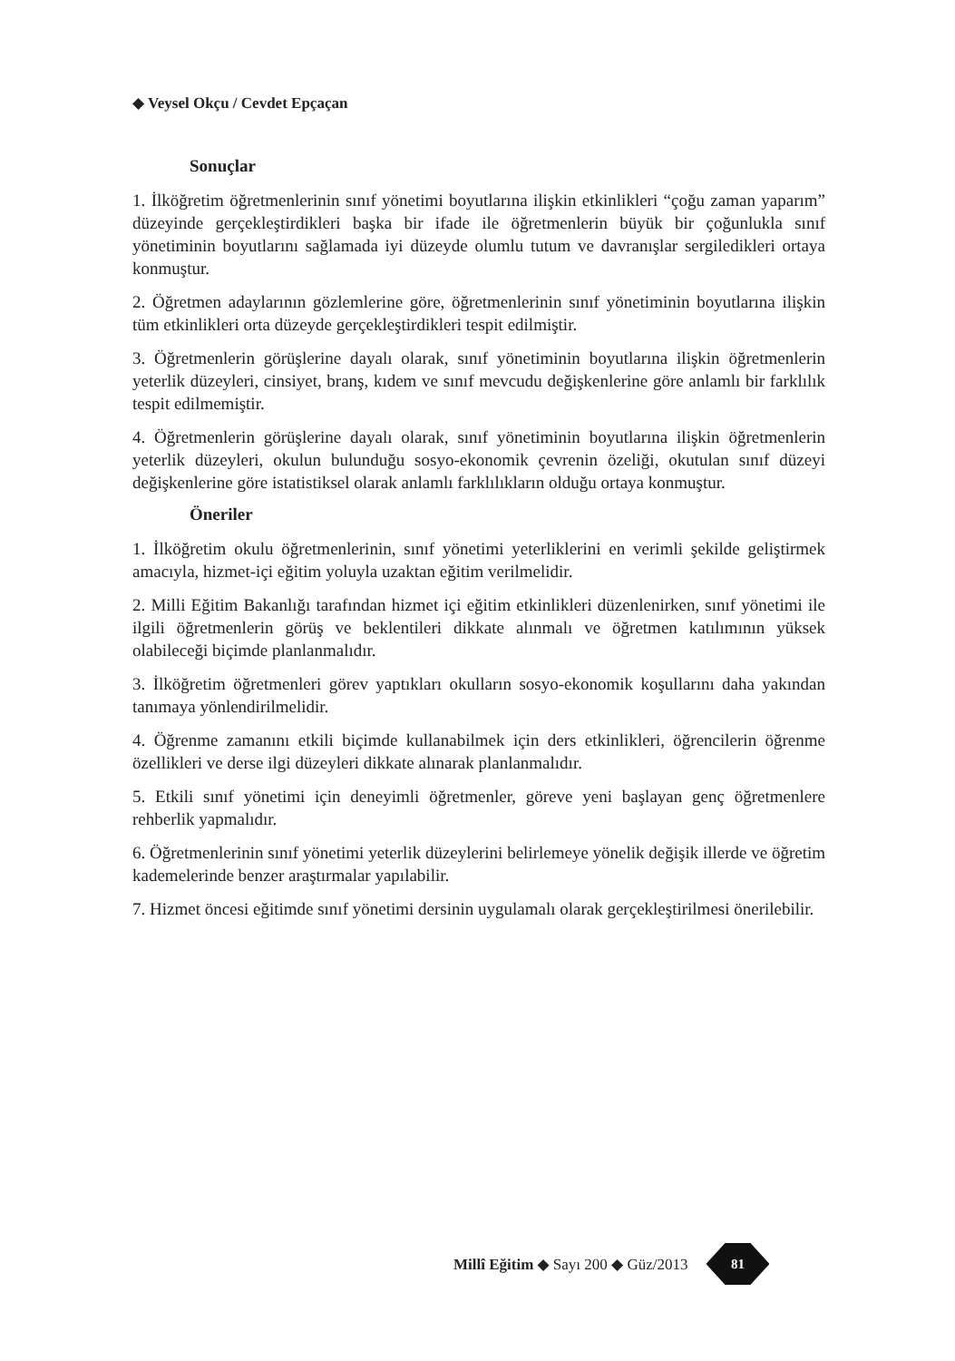◆ Veysel Okçu / Cevdet Epçaçan
Sonuçlar
1. İlköğretim öğretmenlerinin sınıf yönetimi boyutlarına ilişkin etkinlikleri “çoğu zaman yaparım” düzeyinde gerçekleştirdikleri başka bir ifade ile öğretmenlerin büyük bir çoğunlukla sınıf yönetiminin boyutlarını sağlamada iyi düzeyde olumlu tutum ve davranışlar sergiledikleri ortaya konmuştur.
2. Öğretmen adaylarının gözlemlerine göre, öğretmenlerinin sınıf yönetiminin boyutlarına ilişkin tüm etkinlikleri orta düzeyde gerçekleştirdikleri tespit edilmiştir.
3. Öğretmenlerin görüşlerine dayalı olarak, sınıf yönetiminin boyutlarına ilişkin öğretmenlerin yeterlik düzeyleri, cinsiyet, branş, kıdem ve sınıf mevcudu değişkenlerine göre anlamlı bir farklılık tespit edilmemiştir.
4. Öğretmenlerin görüşlerine dayalı olarak, sınıf yönetiminin boyutlarına ilişkin öğretmenlerin yeterlik düzeyleri, okulun bulunduğu sosyo-ekonomik çevrenin özeliği, okutulan sınıf düzeyi değişkenlerine göre istatistiksel olarak anlamlı farklılıkların olduğu ortaya konmuştur.
Öneriler
1. İlköğretim okulu öğretmenlerinin, sınıf yönetimi yeterliklerini en verimli şekilde geliştirmek amacıyla, hizmet-içi eğitim yoluyla uzaktan eğitim verilmelidir.
2. Milli Eğitim Bakanlığı tarafından hizmet içi eğitim etkinlikleri düzenlenirken, sınıf yönetimi ile ilgili öğretmenlerin görüş ve beklentileri dikkate alınmalı ve öğretmen katılımının yüksek olabileceği biçimde planlanmalıdır.
3. İlköğretim öğretmenleri görev yaptıkları okulların sosyo-ekonomik koşullarını daha yakından tanımaya yönlendirilmelidir.
4. Öğrenme zamanını etkili biçimde kullanabilmek için ders etkinlikleri, öğrencilerin öğrenme özellikleri ve derse ilgi düzeyleri dikkate alınarak planlanmalıdır.
5. Etkili sınıf yönetimi için deneyimli öğretmenler, göreve yeni başlayan genç öğretmenlere rehberlik yapmalıdır.
6. Öğretmenlerinin sınıf yönetimi yeterlik düzeylerini belirlemeye yönelik değişik illerde ve öğretim kademelerinde benzer araştırmalar yapılabilir.
7. Hizmet öncesi eğitimde sınıf yönetimi dersinin uygulamalı olarak gerçekleştirilmesi önerilebilir.
Millî Eğitim ◆ Sayı 200 ◆ Güz/2013
81